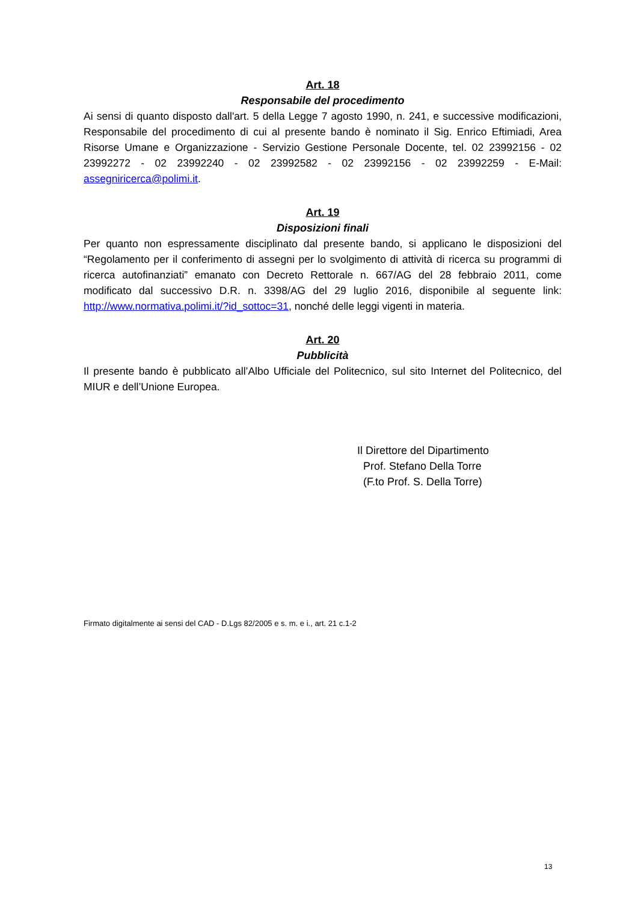Art. 18
Responsabile del procedimento
Ai sensi di quanto disposto dall'art. 5 della Legge 7 agosto 1990, n. 241, e successive modificazioni, Responsabile del procedimento di cui al presente bando è nominato il Sig. Enrico Eftimiadi, Area Risorse Umane e Organizzazione - Servizio Gestione Personale Docente, tel. 02 23992156 - 02 23992272 - 02 23992240 - 02 23992582 - 02 23992156 - 02 23992259 - E-Mail: assegniricerca@polimi.it.
Art. 19
Disposizioni finali
Per quanto non espressamente disciplinato dal presente bando, si applicano le disposizioni del “Regolamento per il conferimento di assegni per lo svolgimento di attività di ricerca su programmi di ricerca autofinanziati” emanato con Decreto Rettorale n. 667/AG del 28 febbraio 2011, come modificato dal successivo D.R. n. 3398/AG del 29 luglio 2016, disponibile al seguente link: http://www.normativa.polimi.it/?id_sottoc=31, nonché delle leggi vigenti in materia.
Art. 20
Pubblicità
Il presente bando è pubblicato all’Albo Ufficiale del Politecnico, sul sito Internet del Politecnico, del MIUR e dell’Unione Europea.
Il Direttore del Dipartimento
Prof. Stefano Della Torre
(F.to Prof. S. Della Torre)
Firmato digitalmente ai sensi del CAD - D.Lgs 82/2005 e s. m. e i., art. 21 c.1-2
13